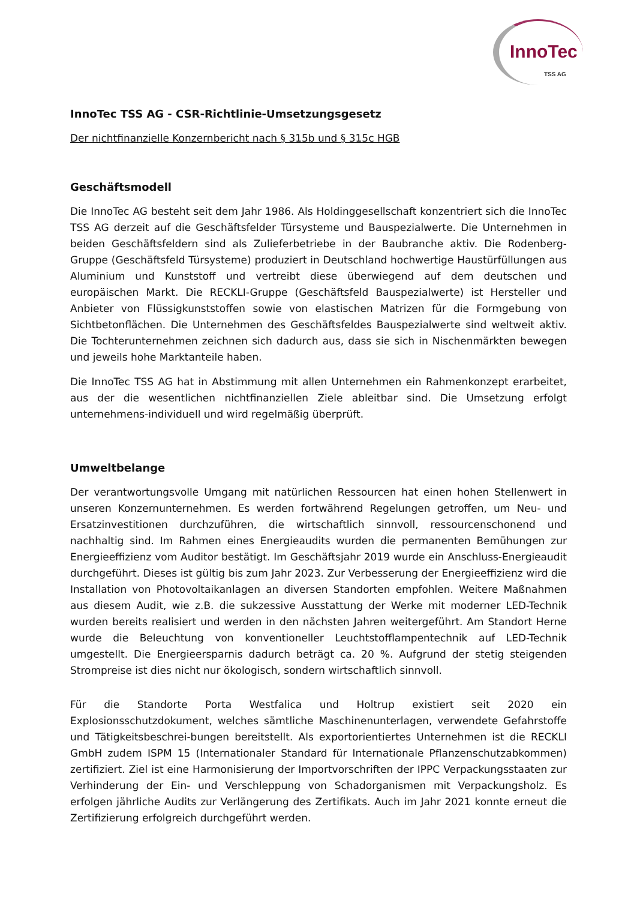InnoTec
TSS AG
InnoTec TSS AG - CSR-Richtlinie-Umsetzungsgesetz
Der nichtfinanzielle Konzernbericht nach § 315b und § 315c HGB
Geschäftsmodell
Die InnoTec AG besteht seit dem Jahr 1986. Als Holdinggesellschaft konzentriert sich die InnoTec TSS AG derzeit auf die Geschäftsfelder Türsysteme und Bauspezialwerte. Die Unternehmen in beiden Geschäftsfeldern sind als Zulieferbetriebe in der Baubranche aktiv. Die Rodenberg-Gruppe (Geschäftsfeld Türsysteme) produziert in Deutschland hochwertige Haustürfüllungen aus Aluminium und Kunststoff und vertreibt diese überwiegend auf dem deutschen und europäischen Markt. Die RECKLI-Gruppe (Geschäftsfeld Bauspezialwerte) ist Hersteller und Anbieter von Flüssigkunststoffen sowie von elastischen Matrizen für die Formgebung von Sichtbetonflächen. Die Unternehmen des Geschäftsfeldes Bauspezialwerte sind weltweit aktiv. Die Tochterunternehmen zeichnen sich dadurch aus, dass sie sich in Nischenmärkten bewegen und jeweils hohe Marktanteile haben.
Die InnoTec TSS AG hat in Abstimmung mit allen Unternehmen ein Rahmenkonzept erarbeitet, aus der die wesentlichen nichtfinanziellen Ziele ableitbar sind. Die Umsetzung erfolgt unternehmens-individuell und wird regelmäßig überprüft.
Umweltbelange
Der verantwortungsvolle Umgang mit natürlichen Ressourcen hat einen hohen Stellenwert in unseren Konzernunternehmen. Es werden fortwährend Regelungen getroffen, um Neu- und Ersatzinvestitionen durchzuführen, die wirtschaftlich sinnvoll, ressourcenschonend und nachhaltig sind. Im Rahmen eines Energieaudits wurden die permanenten Bemühungen zur Energieeffizienz vom Auditor bestätigt. Im Geschäftsjahr 2019 wurde ein Anschluss-Energieaudit durchgeführt. Dieses ist gültig bis zum Jahr 2023. Zur Verbesserung der Energieeffizienz wird die Installation von Photovoltaikanlagen an diversen Standorten empfohlen. Weitere Maßnahmen aus diesem Audit, wie z.B. die sukzessive Ausstattung der Werke mit moderner LED-Technik wurden bereits realisiert und werden in den nächsten Jahren weitergeführt. Am Standort Herne wurde die Beleuchtung von konventioneller Leuchtstofflampentechnik auf LED-Technik umgestellt. Die Energieersparnis dadurch beträgt ca. 20 %. Aufgrund der stetig steigenden Strompreise ist dies nicht nur ökologisch, sondern wirtschaftlich sinnvoll.
Für die Standorte Porta Westfalica und Holtrup existiert seit 2020 ein Explosionsschutzdokument, welches sämtliche Maschinenunterlagen, verwendete Gefahrstoffe und Tätigkeitsbeschrei-bungen bereitstellt. Als exportorientiertes Unternehmen ist die RECKLI GmbH zudem ISPM 15 (Internationaler Standard für Internationale Pflanzenschutzabkommen) zertifiziert. Ziel ist eine Harmonisierung der Importvorschriften der IPPC Verpackungsstaaten zur Verhinderung der Ein- und Verschleppung von Schadorganismen mit Verpackungsholz. Es erfolgen jährliche Audits zur Verlängerung des Zertifikats. Auch im Jahr 2021 konnte erneut die Zertifizierung erfolgreich durchgeführt werden.